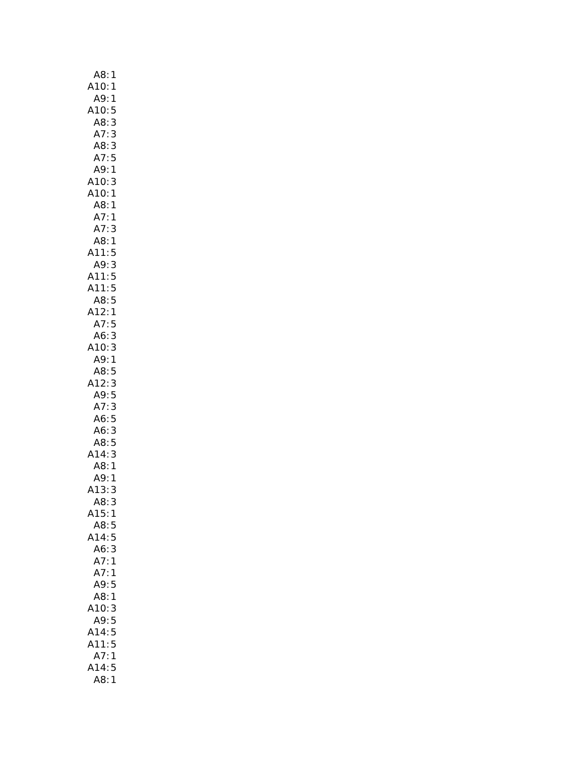| A8: | 1 |
| A10: | 1 |
| A9: | 1 |
| A10: | 5 |
| A8: | 3 |
| A7: | 3 |
| A8: | 3 |
| A7: | 5 |
| A9: | 1 |
| A10: | 3 |
| A10: | 1 |
| A8: | 1 |
| A7: | 1 |
| A7: | 3 |
| A8: | 1 |
| A11: | 5 |
| A9: | 3 |
| A11: | 5 |
| A11: | 5 |
| A8: | 5 |
| A12: | 1 |
| A7: | 5 |
| A6: | 3 |
| A10: | 3 |
| A9: | 1 |
| A8: | 5 |
| A12: | 3 |
| A9: | 5 |
| A7: | 3 |
| A6: | 5 |
| A6: | 3 |
| A8: | 5 |
| A14: | 3 |
| A8: | 1 |
| A9: | 1 |
| A13: | 3 |
| A8: | 3 |
| A15: | 1 |
| A8: | 5 |
| A14: | 5 |
| A6: | 3 |
| A7: | 1 |
| A7: | 1 |
| A9: | 5 |
| A8: | 1 |
| A10: | 3 |
| A9: | 5 |
| A14: | 5 |
| A11: | 5 |
| A7: | 1 |
| A14: | 5 |
| A8: | 1 |